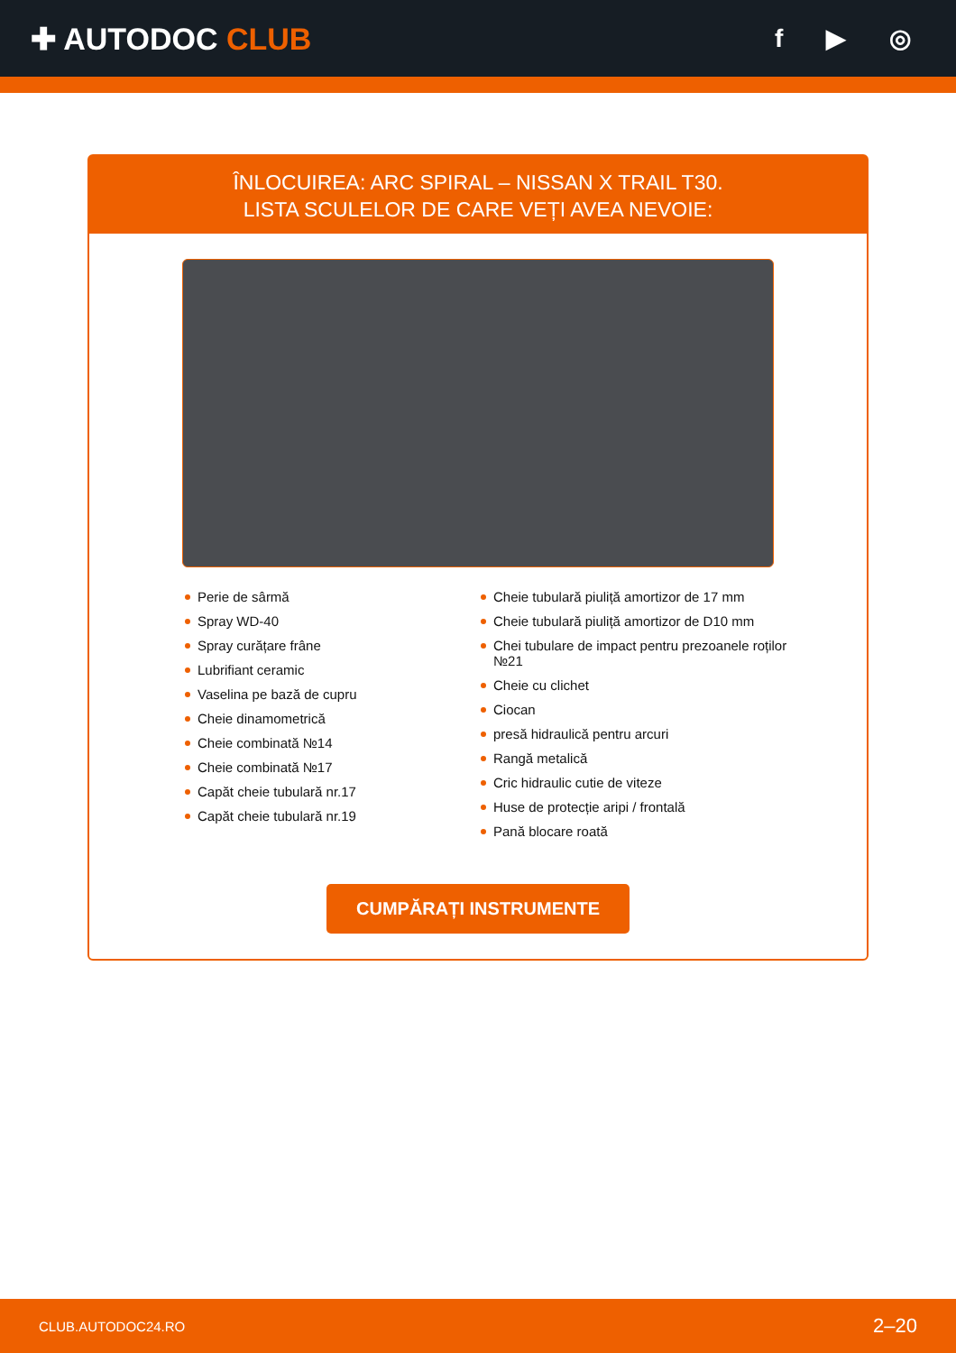✚ AUTODOC CLUB
f ▶ ◎
ÎNLOCUIREA: ARC SPIRAL – NISSAN X TRAIL T30.
LISTA SCULELOR DE CARE VEȚI AVEA NEVOIE:
Perie de sârmă
Spray WD-40
Spray curățare frâne
Lubrifiant ceramic
Vaselina pe bază de cupru
Cheie dinamometrică
Cheie combinată №14
Cheie combinată №17
Capăt cheie tubulară nr.17
Capăt cheie tubulară nr.19
Cheie tubulară piuliță amortizor de 17 mm
Cheie tubulară piuliță amortizor de D10 mm
Chei tubulare de impact pentru prezoanele roților №21
Cheie cu clichet
Ciocan
presă hidraulică pentru arcuri
Rangă metalică
Cric hidraulic cutie de viteze
Huse de protecție aripi / frontală
Pană blocare roată
CUMPĂRAȚI INSTRUMENTE
CLUB.AUTODOC24.RO 2–20